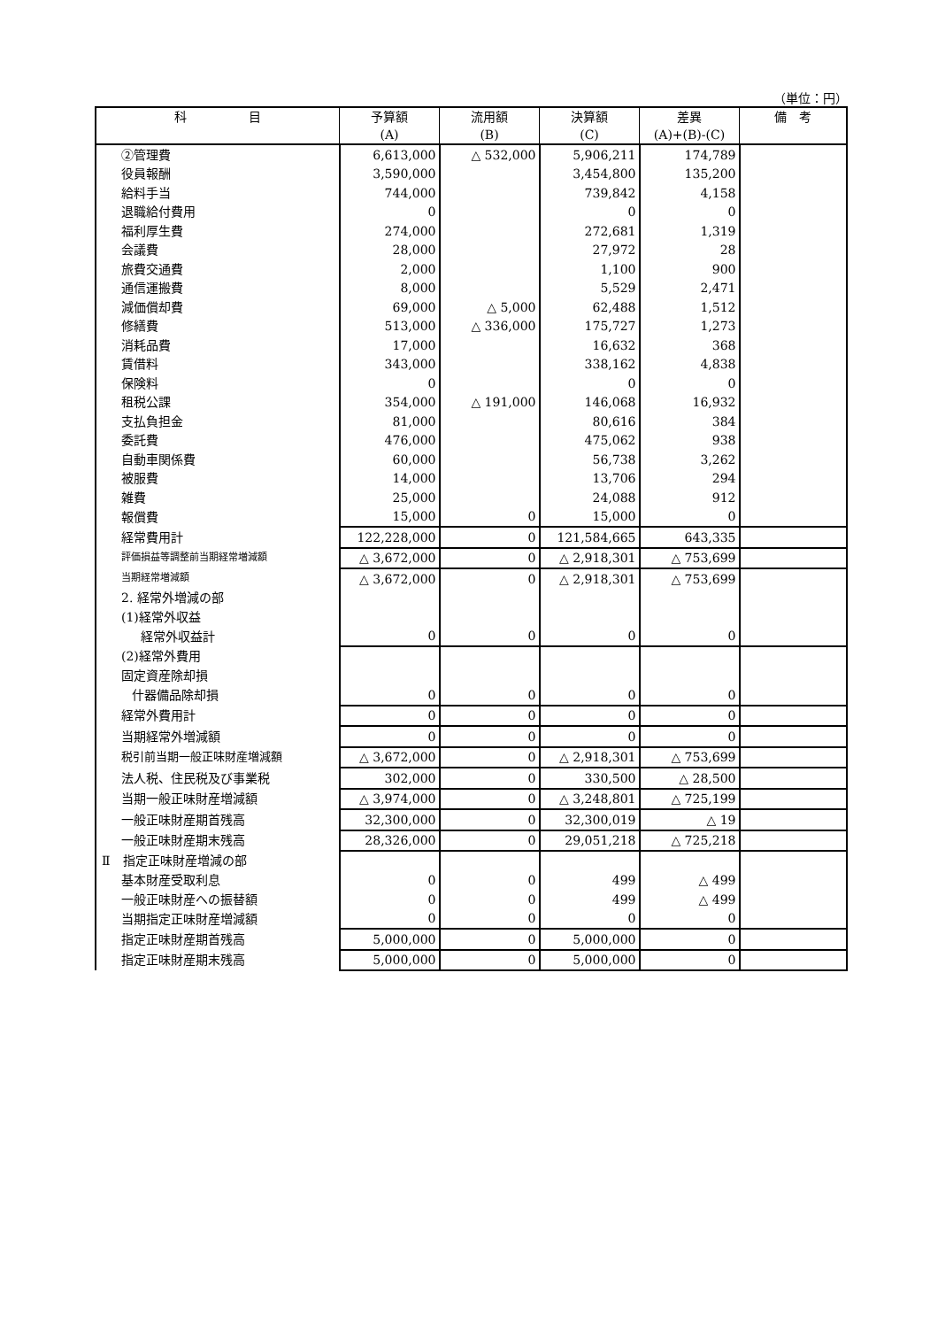（単位：円）
| 科 目 | 予算額 (A) | 流用額 (B) | 決算額 (C) | 差異 (A)+(B)-(C) | 備 考 |
| --- | --- | --- | --- | --- | --- |
| ②管理費 | 6,613,000 | △ 532,000 | 5,906,211 | 174,789 | |
| 役員報酬 | 3,590,000 | | 3,454,800 | 135,200 | |
| 給料手当 | 744,000 | | 739,842 | 4,158 | |
| 退職給付費用 | 0 | | 0 | 0 | |
| 福利厚生費 | 274,000 | | 272,681 | 1,319 | |
| 会議費 | 28,000 | | 27,972 | 28 | |
| 旅費交通費 | 2,000 | | 1,100 | 900 | |
| 通信運搬費 | 8,000 | | 5,529 | 2,471 | |
| 減価償却費 | 69,000 | △ 5,000 | 62,488 | 1,512 | |
| 修繕費 | 513,000 | △ 336,000 | 175,727 | 1,273 | |
| 消耗品費 | 17,000 | | 16,632 | 368 | |
| 賃借料 | 343,000 | | 338,162 | 4,838 | |
| 保険料 | 0 | | 0 | 0 | |
| 租税公課 | 354,000 | △ 191,000 | 146,068 | 16,932 | |
| 支払負担金 | 81,000 | | 80,616 | 384 | |
| 委託費 | 476,000 | | 475,062 | 938 | |
| 自動車関係費 | 60,000 | | 56,738 | 3,262 | |
| 被服費 | 14,000 | | 13,706 | 294 | |
| 雑費 | 25,000 | | 24,088 | 912 | |
| 報償費 | 15,000 | 0 | 15,000 | 0 | |
| 経常費用計 | 122,228,000 | 0 | 121,584,665 | 643,335 | |
| 評価損益等調整前当期経常増減額 | △ 3,672,000 | 0 | △ 2,918,301 | △ 753,699 | |
| 当期経常増減額 | △ 3,672,000 | 0 | △ 2,918,301 | △ 753,699 | |
| 2. 経常外増減の部 | | | | | |
| (1)経常外収益 | | | | | |
| 経常外収益計 | 0 | 0 | 0 | 0 | |
| (2)経常外費用 | | | | | |
| 固定資産除却損 | | | | | |
| 什器備品除却損 | 0 | 0 | 0 | 0 | |
| 経常外費用計 | 0 | 0 | 0 | 0 | |
| 当期経常外増減額 | 0 | 0 | 0 | 0 | |
| 税引前当期一般正味財産増減額 | △ 3,672,000 | 0 | △ 2,918,301 | △ 753,699 | |
| 法人税、住民税及び事業税 | 302,000 | 0 | 330,500 | △ 28,500 | |
| 当期一般正味財産増減額 | △ 3,974,000 | 0 | △ 3,248,801 | △ 725,199 | |
| 一般正味財産期首残高 | 32,300,000 | 0 | 32,300,019 | △ 19 | |
| 一般正味財産期末残高 | 28,326,000 | 0 | 29,051,218 | △ 725,218 | |
| Ⅱ 指定正味財産増減の部 | | | | | |
| 基本財産受取利息 | 0 | 0 | 499 | △ 499 | |
| 一般正味財産への振替額 | 0 | 0 | 499 | △ 499 | |
| 当期指定正味財産増減額 | 0 | 0 | 0 | 0 | |
| 指定正味財産期首残高 | 5,000,000 | 0 | 5,000,000 | 0 | |
| 指定正味財産期末残高 | 5,000,000 | 0 | 5,000,000 | 0 | |